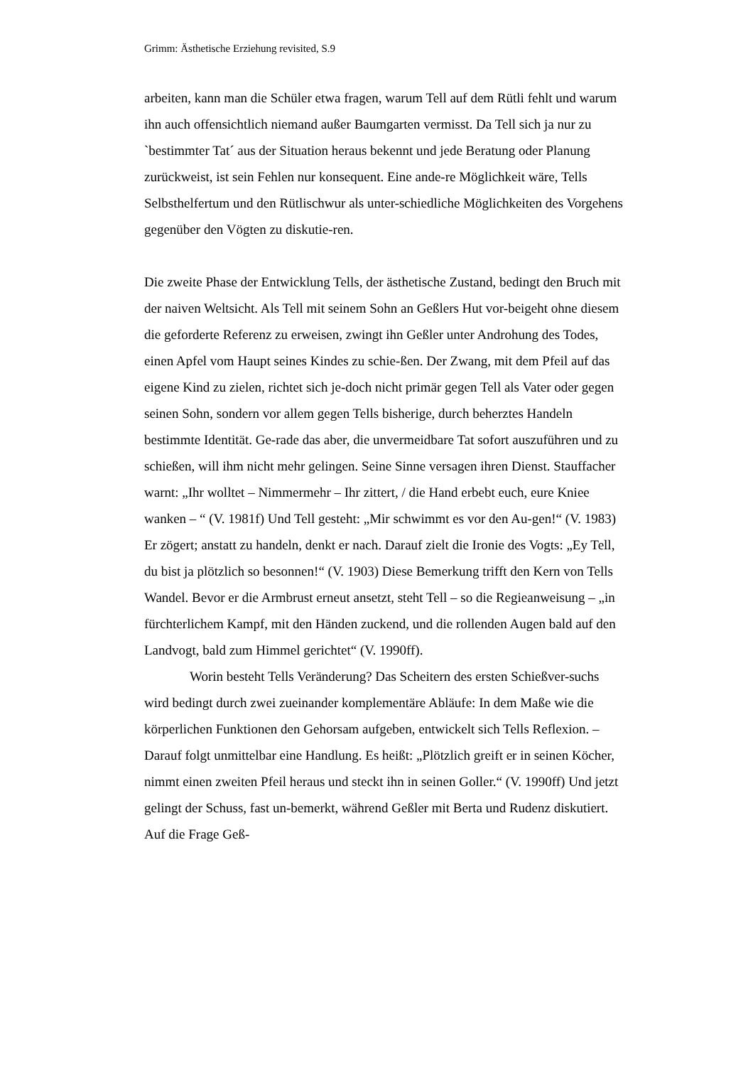Grimm: Ästhetische Erziehung revisited, S.9
arbeiten, kann man die Schüler etwa fragen, warum Tell auf dem Rütli fehlt und warum ihn auch offensichtlich niemand außer Baumgarten vermisst. Da Tell sich ja nur zu `bestimmter Tat´ aus der Situation heraus bekennt und jede Beratung oder Planung zurückweist, ist sein Fehlen nur konsequent. Eine ande-re Möglichkeit wäre, Tells Selbsthelfertum und den Rütlischwur als unter-schiedliche Möglichkeiten des Vorgehens gegenüber den Vögten zu diskutie-ren.
Die zweite Phase der Entwicklung Tells, der ästhetische Zustand, bedingt den Bruch mit der naiven Weltsicht. Als Tell mit seinem Sohn an Geßlers Hut vor-beigeht ohne diesem die geforderte Referenz zu erweisen, zwingt ihn Geßler unter Androhung des Todes, einen Apfel vom Haupt seines Kindes zu schie-ßen. Der Zwang, mit dem Pfeil auf das eigene Kind zu zielen, richtet sich je-doch nicht primär gegen Tell als Vater oder gegen seinen Sohn, sondern vor allem gegen Tells bisherige, durch beherztes Handeln bestimmte Identität. Ge-rade das aber, die unvermeidbare Tat sofort auszuführen und zu schießen, will ihm nicht mehr gelingen. Seine Sinne versagen ihren Dienst. Stauffacher warnt: „Ihr wolltet – Nimmermehr – Ihr zittert, / die Hand erbebt euch, eure Kniee wanken – “ (V. 1981f) Und Tell gesteht: „Mir schwimmt es vor den Au-gen!“ (V. 1983) Er zögert; anstatt zu handeln, denkt er nach. Darauf zielt die Ironie des Vogts: „Ey Tell, du bist ja plötzlich so besonnen!“ (V. 1903) Diese Bemerkung trifft den Kern von Tells Wandel. Bevor er die Armbrust erneut ansetzt, steht Tell – so die Regieanweisung – „in fürchterlichem Kampf, mit den Händen zuckend, und die rollenden Augen bald auf den Landvogt, bald zum Himmel gerichtet“ (V. 1990ff).
Worin besteht Tells Veränderung? Das Scheitern des ersten Schießver-suchs wird bedingt durch zwei zueinander komplementäre Abläufe: In dem Maße wie die körperlichen Funktionen den Gehorsam aufgeben, entwickelt sich Tells Reflexion. – Darauf folgt unmittelbar eine Handlung. Es heißt: „Plötzlich greift er in seinen Köcher, nimmt einen zweiten Pfeil heraus und steckt ihn in seinen Goller.“ (V. 1990ff) Und jetzt gelingt der Schuss, fast un-bemerkt, während Geßler mit Berta und Rudenz diskutiert. Auf die Frage Geß-